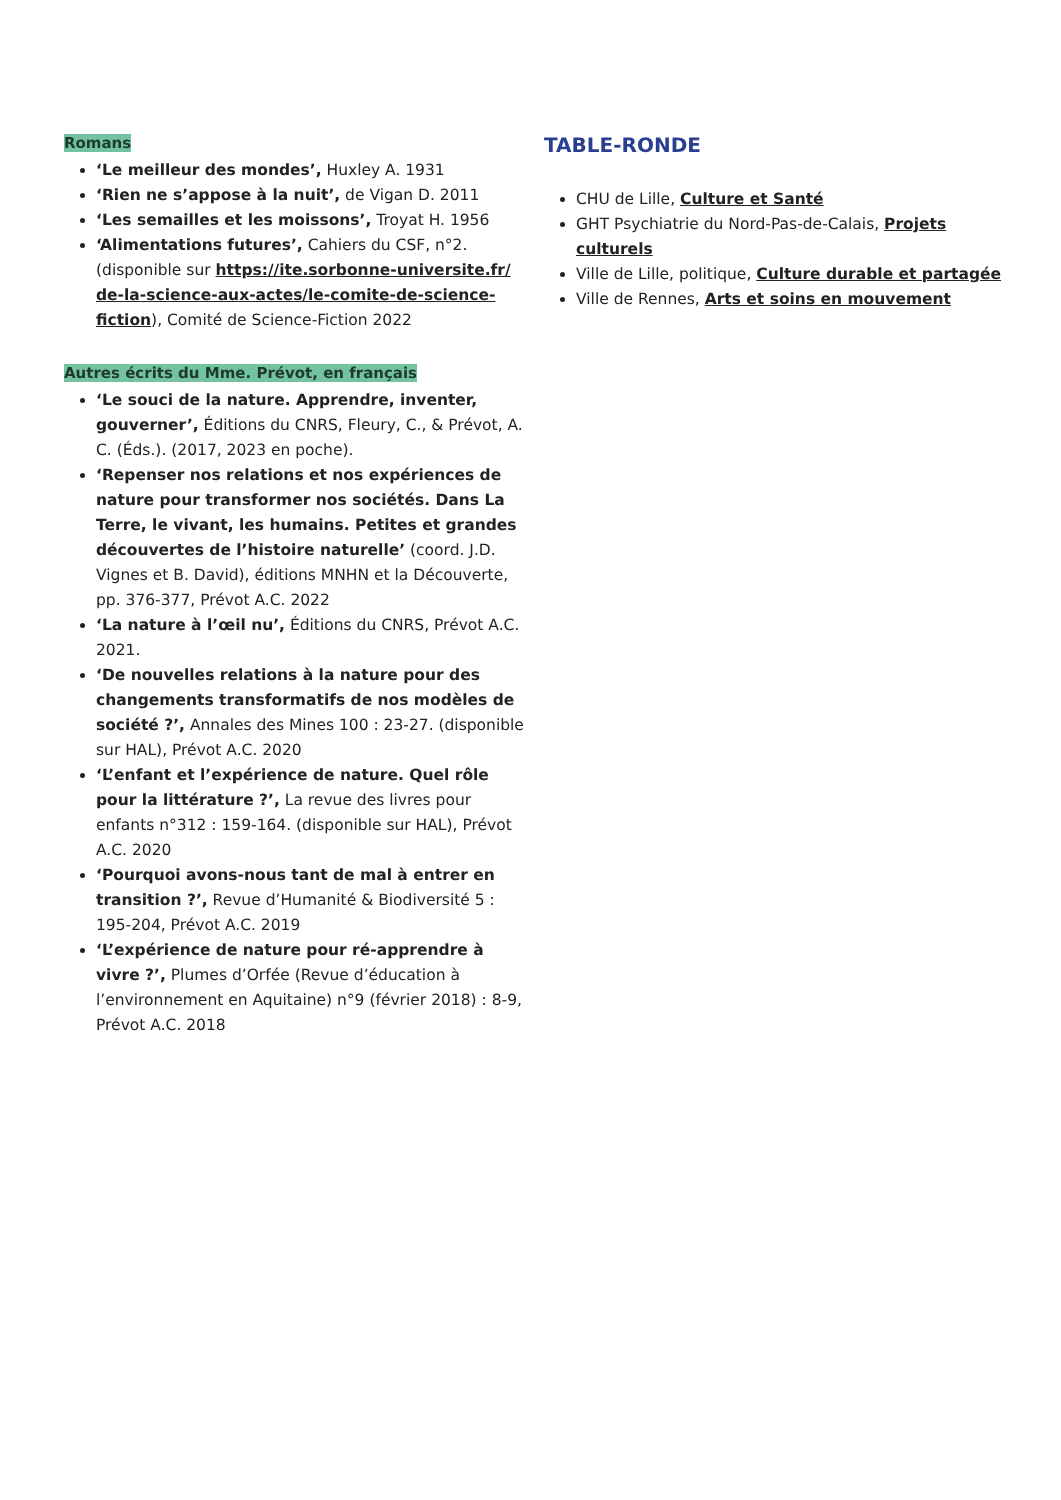Romans
‘Le meilleur des mondes’, Huxley A. 1931
‘Rien ne s’appose à la nuit’, de Vigan D. 2011
‘Les semailles et les moissons’, Troyat H. 1956
‘Alimentations futures’, Cahiers du CSF, n°2. (disponible sur https://ite.sorbonne-universite.fr/ de-la-science-aux-actes/le-comite-de-science-fiction), Comité de Science-Fiction 2022
Autres écrits du Mme. Prévot, en français
‘Le souci de la nature. Apprendre, inventer, gouverner’, Éditions du CNRS, Fleury, C., & Prévot, A. C. (Éds.). (2017, 2023 en poche).
‘Repenser nos relations et nos expériences de nature pour transformer nos sociétés. Dans La Terre, le vivant, les humains. Petites et grandes découvertes de l’histoire naturelle’ (coord. J.D. Vignes et B. David), éditions MNHN et la Découverte, pp. 376-377, Prévot A.C. 2022
‘La nature à l’œil nu’, Éditions du CNRS, Prévot A.C. 2021.
‘De nouvelles relations à la nature pour des changements transformatifs de nos modèles de société ?’, Annales des Mines 100 : 23-27. (disponible sur HAL), Prévot A.C. 2020
‘L’enfant et l’expérience de nature. Quel rôle pour la littérature ?’, La revue des livres pour enfants n°312 : 159-164. (disponible sur HAL), Prévot A.C. 2020
‘Pourquoi avons-nous tant de mal à entrer en transition ?’, Revue d’Humanité & Biodiversité 5 : 195-204, Prévot A.C. 2019
‘L’expérience de nature pour ré-apprendre à vivre ?’, Plumes d’Orfée (Revue d’éducation à l’environnement en Aquitaine) n°9 (février 2018) : 8-9, Prévot A.C. 2018
TABLE-RONDE
CHU de Lille, Culture et Santé
GHT Psychiatrie du Nord-Pas-de-Calais, Projets culturels
Ville de Lille, politique, Culture durable et partagée
Ville de Rennes, Arts et soins en mouvement